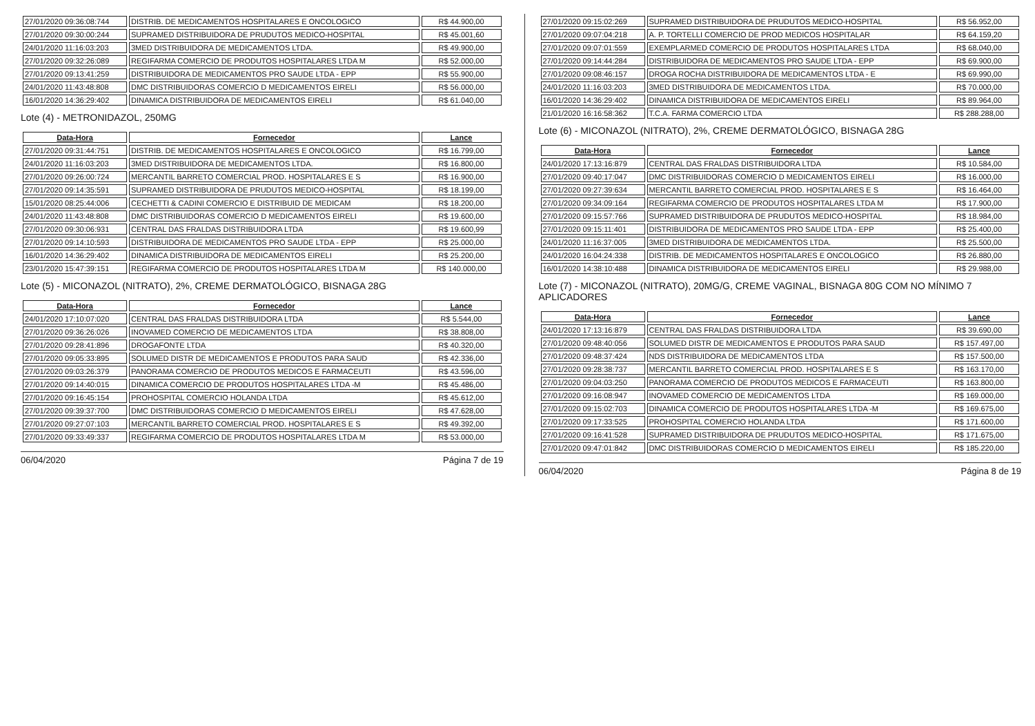| 27/01/2020 09:36:08:744 | DISTRIB. DE MEDICAMENTOS HOSPITALARES E ONCOLOGICO | R$ 44.900,00 |
| 27/01/2020 09:30:00:244 | SUPRAMED DISTRIBUIDORA DE PRUDUTOS MEDICO-HOSPITAL | R$ 45.001,60 |
| 24/01/2020 11:16:03:203 | 3MED DISTRIBUIDORA DE MEDICAMENTOS LTDA. | R$ 49.900,00 |
| 27/01/2020 09:32:26:089 | REGIFARMA COMERCIO DE PRODUTOS HOSPITALARES LTDA M | R$ 52.000,00 |
| 27/01/2020 09:13:41:259 | DISTRIBUIDORA DE MEDICAMENTOS PRO SAUDE LTDA - EPP | R$ 55.900,00 |
| 24/01/2020 11:43:48:808 | DMC DISTRIBUIDORAS COMERCIO D MEDICAMENTOS EIRELI | R$ 56.000,00 |
| 16/01/2020 14:36:29:402 | DINAMICA DISTRIBUIDORA DE MEDICAMENTOS EIRELI | R$ 61.040,00 |
Lote (4) - METRONIDAZOL, 250MG
| Data-Hora | Fornecedor | Lance |
| --- | --- | --- |
| 27/01/2020 09:31:44:751 | DISTRIB. DE MEDICAMENTOS HOSPITALARES E ONCOLOGICO | R$ 16.799,00 |
| 24/01/2020 11:16:03:203 | 3MED DISTRIBUIDORA DE MEDICAMENTOS LTDA. | R$ 16.800,00 |
| 27/01/2020 09:26:00:724 | MERCANTIL BARRETO COMERCIAL PROD. HOSPITALARES E S | R$ 16.900,00 |
| 27/01/2020 09:14:35:591 | SUPRAMED DISTRIBUIDORA DE PRUDUTOS MEDICO-HOSPITAL | R$ 18.199,00 |
| 15/01/2020 08:25:44:006 | CECHETTI & CADINI COMERCIO E DISTRIBUID DE MEDICAM | R$ 18.200,00 |
| 24/01/2020 11:43:48:808 | DMC DISTRIBUIDORAS COMERCIO D MEDICAMENTOS EIRELI | R$ 19.600,00 |
| 27/01/2020 09:30:06:931 | CENTRAL DAS FRALDAS DISTRIBUIDORA LTDA | R$ 19.600,99 |
| 27/01/2020 09:14:10:593 | DISTRIBUIDORA DE MEDICAMENTOS PRO SAUDE LTDA - EPP | R$ 25.000,00 |
| 16/01/2020 14:36:29:402 | DINAMICA DISTRIBUIDORA DE MEDICAMENTOS EIRELI | R$ 25.200,00 |
| 23/01/2020 15:47:39:151 | REGIFARMA COMERCIO DE PRODUTOS HOSPITALARES LTDA M | R$ 140.000,00 |
Lote (5) - MICONAZOL (NITRATO), 2%, CREME DERMATOLÓGICO, BISNAGA 28G
| Data-Hora | Fornecedor | Lance |
| --- | --- | --- |
| 24/01/2020 17:10:07:020 | CENTRAL DAS FRALDAS DISTRIBUIDORA LTDA | R$ 5.544,00 |
| 27/01/2020 09:36:26:026 | INOVAMED COMERCIO DE MEDICAMENTOS LTDA | R$ 38.808,00 |
| 27/01/2020 09:28:41:896 | DROGAFONTE LTDA | R$ 40.320,00 |
| 27/01/2020 09:05:33:895 | SOLUMED DISTR DE MEDICAMENTOS E PRODUTOS PARA SAUD | R$ 42.336,00 |
| 27/01/2020 09:03:26:379 | PANORAMA COMERCIO DE PRODUTOS MEDICOS E FARMACEUTI | R$ 43.596,00 |
| 27/01/2020 09:14:40:015 | DINAMICA COMERCIO DE PRODUTOS HOSPITALARES LTDA -M | R$ 45.486,00 |
| 27/01/2020 09:16:45:154 | PROHOSPITAL COMERCIO HOLANDA LTDA | R$ 45.612,00 |
| 27/01/2020 09:39:37:700 | DMC DISTRIBUIDORAS COMERCIO D MEDICAMENTOS EIRELI | R$ 47.628,00 |
| 27/01/2020 09:27:07:103 | MERCANTIL BARRETO COMERCIAL PROD. HOSPITALARES E S | R$ 49.392,00 |
| 27/01/2020 09:33:49:337 | REGIFARMA COMERCIO DE PRODUTOS HOSPITALARES LTDA M | R$ 53.000,00 |
06/04/2020 Página 7 de 19
| 27/01/2020 09:15:02:269 | SUPRAMED DISTRIBUIDORA DE PRUDUTOS MEDICO-HOSPITAL | R$ 56.952,00 |
| 27/01/2020 09:07:04:218 | A. P. TORTELLI COMERCIO DE PROD MEDICOS HOSPITALAR | R$ 64.159,20 |
| 27/01/2020 09:07:01:559 | EXEMPLARMED COMERCIO DE PRODUTOS HOSPITALARES LTDA | R$ 68.040,00 |
| 27/01/2020 09:14:44:284 | DISTRIBUIDORA DE MEDICAMENTOS PRO SAUDE LTDA - EPP | R$ 69.900,00 |
| 27/01/2020 09:08:46:157 | DROGA ROCHA DISTRIBUIDORA DE MEDICAMENTOS LTDA - E | R$ 69.990,00 |
| 24/01/2020 11:16:03:203 | 3MED DISTRIBUIDORA DE MEDICAMENTOS LTDA. | R$ 70.000,00 |
| 16/01/2020 14:36:29:402 | DINAMICA DISTRIBUIDORA DE MEDICAMENTOS EIRELI | R$ 89.964,00 |
| 21/01/2020 16:16:58:362 | T.C.A. FARMA COMERCIO LTDA | R$ 288.288,00 |
Lote (6) - MICONAZOL (NITRATO), 2%, CREME DERMATOLÓGICO, BISNAGA 28G
| Data-Hora | Fornecedor | Lance |
| --- | --- | --- |
| 24/01/2020 17:13:16:879 | CENTRAL DAS FRALDAS DISTRIBUIDORA LTDA | R$ 10.584,00 |
| 27/01/2020 09:40:17:047 | DMC DISTRIBUIDORAS COMERCIO D MEDICAMENTOS EIRELI | R$ 16.000,00 |
| 27/01/2020 09:27:39:634 | MERCANTIL BARRETO COMERCIAL PROD. HOSPITALARES E S | R$ 16.464,00 |
| 27/01/2020 09:34:09:164 | REGIFARMA COMERCIO DE PRODUTOS HOSPITALARES LTDA M | R$ 17.900,00 |
| 27/01/2020 09:15:57:766 | SUPRAMED DISTRIBUIDORA DE PRUDUTOS MEDICO-HOSPITAL | R$ 18.984,00 |
| 27/01/2020 09:15:11:401 | DISTRIBUIDORA DE MEDICAMENTOS PRO SAUDE LTDA - EPP | R$ 25.400,00 |
| 24/01/2020 11:16:37:005 | 3MED DISTRIBUIDORA DE MEDICAMENTOS LTDA. | R$ 25.500,00 |
| 24/01/2020 16:04:24:338 | DISTRIB. DE MEDICAMENTOS HOSPITALARES E ONCOLOGICO | R$ 26.880,00 |
| 16/01/2020 14:38:10:488 | DINAMICA DISTRIBUIDORA DE MEDICAMENTOS EIRELI | R$ 29.988,00 |
Lote (7) - MICONAZOL (NITRATO), 20MG/G, CREME VAGINAL, BISNAGA 80G COM NO MÍNIMO 7 APLICADORES
| Data-Hora | Fornecedor | Lance |
| --- | --- | --- |
| 24/01/2020 17:13:16:879 | CENTRAL DAS FRALDAS DISTRIBUIDORA LTDA | R$ 39.690,00 |
| 27/01/2020 09:48:40:056 | SOLUMED DISTR DE MEDICAMENTOS E PRODUTOS PARA SAUD | R$ 157.497,00 |
| 27/01/2020 09:48:37:424 | NDS DISTRIBUIDORA DE MEDICAMENTOS LTDA | R$ 157.500,00 |
| 27/01/2020 09:28:38:737 | MERCANTIL BARRETO COMERCIAL PROD. HOSPITALARES E S | R$ 163.170,00 |
| 27/01/2020 09:04:03:250 | PANORAMA COMERCIO DE PRODUTOS MEDICOS E FARMACEUTI | R$ 163.800,00 |
| 27/01/2020 09:16:08:947 | INOVAMED COMERCIO DE MEDICAMENTOS LTDA | R$ 169.000,00 |
| 27/01/2020 09:15:02:703 | DINAMICA COMERCIO DE PRODUTOS HOSPITALARES LTDA -M | R$ 169.675,00 |
| 27/01/2020 09:17:33:525 | PROHOSPITAL COMERCIO HOLANDA LTDA | R$ 171.600,00 |
| 27/01/2020 09:16:41:528 | SUPRAMED DISTRIBUIDORA DE PRUDUTOS MEDICO-HOSPITAL | R$ 171.675,00 |
| 27/01/2020 09:47:01:842 | DMC DISTRIBUIDORAS COMERCIO D MEDICAMENTOS EIRELI | R$ 185.220,00 |
06/04/2020 Página 8 de 19